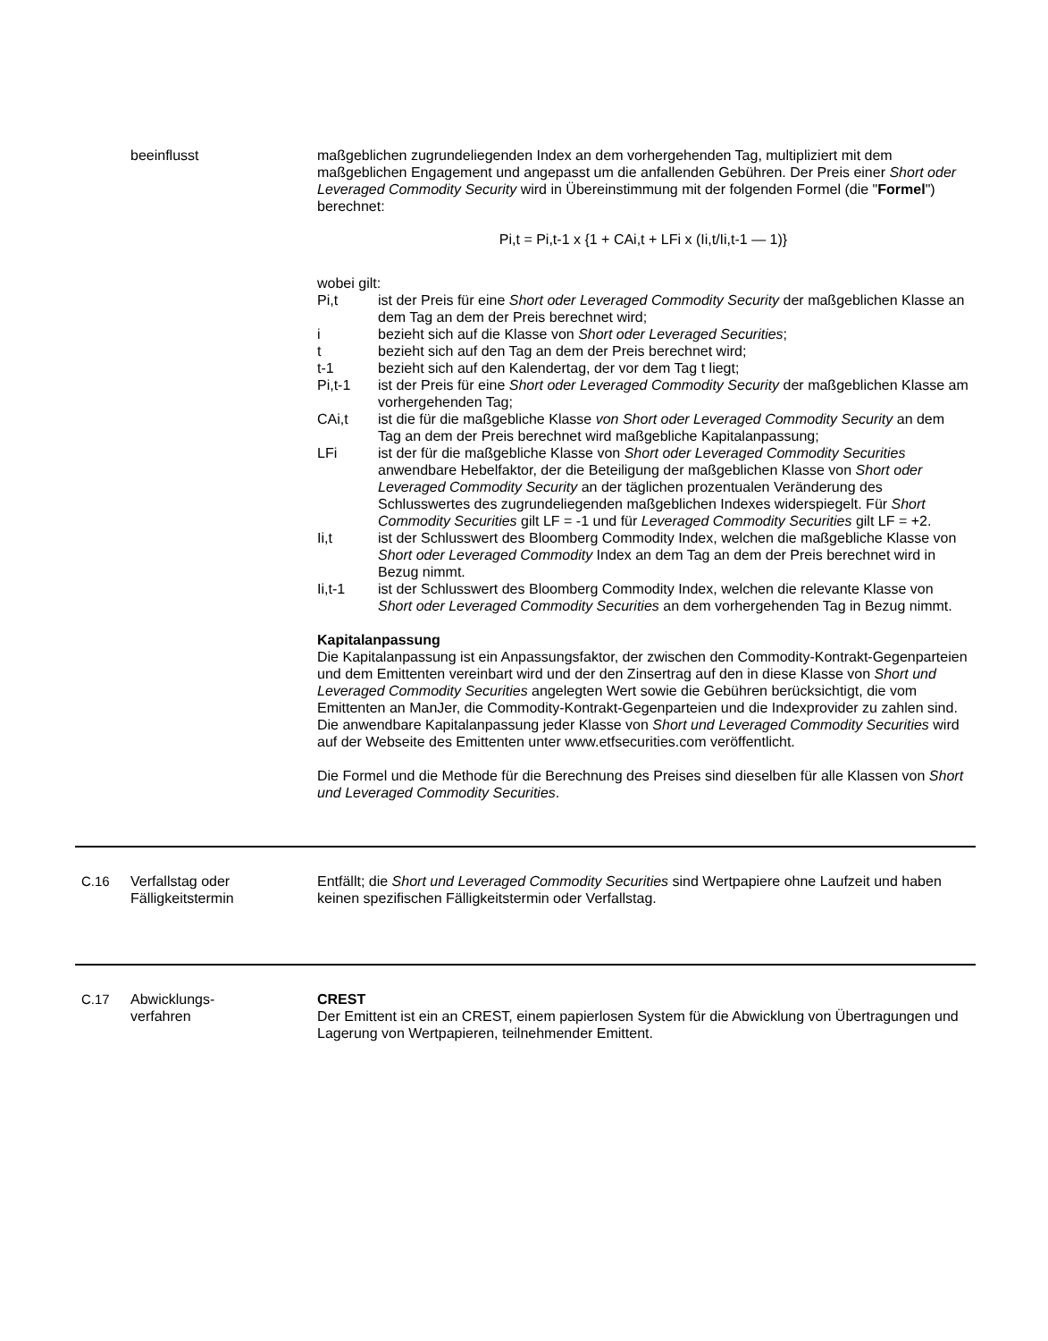beeinflusst maßgeblichen zugrundeliegenden Index an dem vorhergehenden Tag, multipliziert mit dem maßgeblichen Engagement und angepasst um die anfallenden Gebühren. Der Preis einer Short oder Leveraged Commodity Security wird in Übereinstimmung mit der folgenden Formel (die "Formel") berechnet:
Pi,t = Pi,t-1 x {1 + CAi,t + LFi x (Ii,t/Ii,t-1 — 1)}
wobei gilt:
Pi,t ist der Preis für eine Short oder Leveraged Commodity Security der maßgeblichen Klasse an dem Tag an dem der Preis berechnet wird;
i bezieht sich auf die Klasse von Short oder Leveraged Securities;
t bezieht sich auf den Tag an dem der Preis berechnet wird;
t-1 bezieht sich auf den Kalendertag, der vor dem Tag t liegt;
Pi,t-1 ist der Preis für eine Short oder Leveraged Commodity Security der maßgeblichen Klasse am vorhergehenden Tag;
CAi,t ist die für die maßgebliche Klasse von Short oder Leveraged Commodity Security an dem Tag an dem der Preis berechnet wird maßgebliche Kapitalanpassung;
LFi ist der für die maßgebliche Klasse von Short oder Leveraged Commodity Securities anwendbare Hebelfaktor, der die Beteiligung der maßgeblichen Klasse von Short oder Leveraged Commodity Security an der täglichen prozentualen Veränderung des Schlusswertes des zugrundeliegenden maßgeblichen Indexes widerspiegelt. Für Short Commodity Securities gilt LF = -1 und für Leveraged Commodity Securities gilt LF = +2.
Ii,t ist der Schlusswert des Bloomberg Commodity Index, welchen die maßgebliche Klasse von Short oder Leveraged Commodity Index an dem Tag an dem der Preis berechnet wird in Bezug nimmt.
Ii,t-1 ist der Schlusswert des Bloomberg Commodity Index, welchen die relevante Klasse von Short oder Leveraged Commodity Securities an dem vorhergehenden Tag in Bezug nimmt.
Kapitalanpassung
Die Kapitalanpassung ist ein Anpassungsfaktor, der zwischen den Commodity-Kontrakt-Gegenparteien und dem Emittenten vereinbart wird und der den Zinsertrag auf den in diese Klasse von Short und Leveraged Commodity Securities angelegten Wert sowie die Gebühren berücksichtigt, die vom Emittenten an ManJer, die Commodity-Kontrakt-Gegenparteien und die Indexprovider zu zahlen sind. Die anwendbare Kapitalanpassung jeder Klasse von Short und Leveraged Commodity Securities wird auf der Webseite des Emittenten unter www.etfsecurities.com veröffentlicht.
Die Formel und die Methode für die Berechnung des Preises sind dieselben für alle Klassen von Short und Leveraged Commodity Securities.
C.16 Verfallstag oder Fälligkeitstermin
Entfällt; die Short und Leveraged Commodity Securities sind Wertpapiere ohne Laufzeit und haben keinen spezifischen Fälligkeitstermin oder Verfallstag.
C.17 Abwicklungs-
verfahren
CREST
Der Emittent ist ein an CREST, einem papierlosen System für die Abwicklung von Übertragungen und Lagerung von Wertpapieren, teilnehmender Emittent.